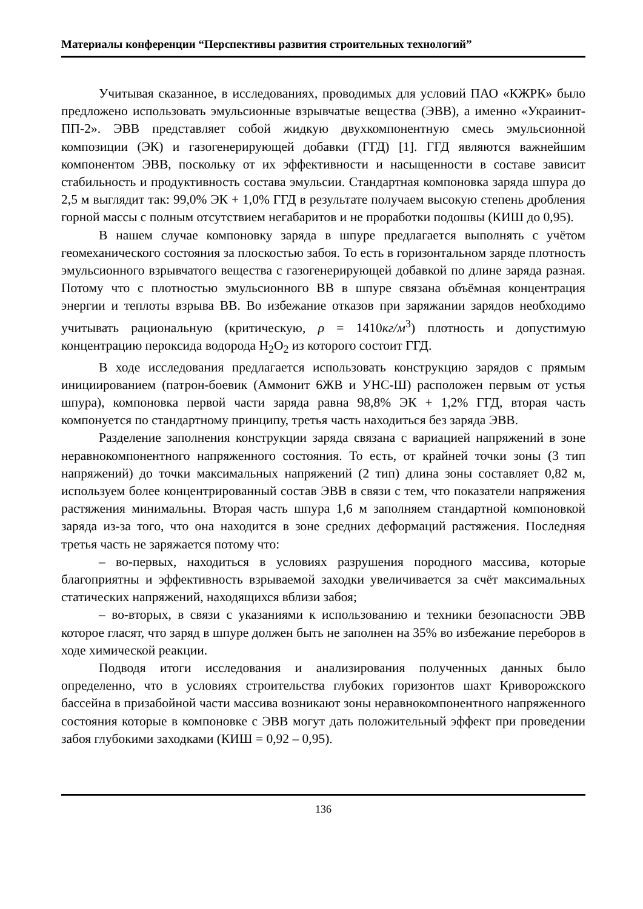Материалы конференции “Перспективы развития строительных технологий”
Учитывая сказанное, в исследованиях, проводимых для условий ПАО «КЖРК» было предложено использовать эмульсионные взрывчатые вещества (ЭВВ), а именно «Украинит-ПП-2». ЭВВ представляет собой жидкую двухкомпонентную смесь эмульсионной композиции (ЭК) и газогенерирующей добавки (ГГД) [1]. ГГД являются важнейшим компонентом ЭВВ, поскольку от их эффективности и насыщенности в составе зависит стабильность и продуктивность состава эмульсии. Стандартная компоновка заряда шпура до 2,5 м выглядит так: 99,0% ЭК + 1,0% ГГД в результате получаем высокую степень дробления горной массы с полным отсутствием негабаритов и не проработки подошвы (КИШ до 0,95).
В нашем случае компоновку заряда в шпуре предлагается выполнять с учётом геомеханического состояния за плоскостью забоя. То есть в горизонтальном заряде плотность эмульсионного взрывчатого вещества с газогенерирующей добавкой по длине заряда разная. Потому что с плотностью эмульсионного ВВ в шпуре связана объёмная концентрация энергии и теплоты взрыва ВВ. Во избежание отказов при заряжании зарядов необходимо учитывать рациональную (критическую, ρ = 1410кг/м<sup>3</sup>) плотность и допустимую концентрацию пероксида водорода H<sub>2</sub>O<sub>2</sub> из которого состоит ГГД.
В ходе исследования предлагается использовать конструкцию зарядов с прямым инициированием (патрон-боевик (Аммонит 6ЖВ и УНС-Ш) расположен первым от устья шпура), компоновка первой части заряда равна 98,8% ЭК + 1,2% ГГД, вторая часть компонуется по стандартному принципу, третья часть находиться без заряда ЭВВ.
Разделение заполнения конструкции заряда связана с вариацией напряжений в зоне неравнокомпонентного напряженного состояния. То есть, от крайней точки зоны (3 тип напряжений) до точки максимальных напряжений (2 тип) длина зоны составляет 0,82 м, используем более концентрированный состав ЭВВ в связи с тем, что показатели напряжения растяжения минимальны. Вторая часть шпура 1,6 м заполняем стандартной компоновкой заряда из-за того, что она находится в зоне средних деформаций растяжения. Последняя третья часть не заряжается потому что:
– во-первых, находиться в условиях разрушения породного массива, которые благоприятны и эффективность взрываемой заходки увеличивается за счёт максимальных статических напряжений, находящихся вблизи забоя;
– во-вторых, в связи с указаниями к использованию и техники безопасности ЭВВ которое гласят, что заряд в шпуре должен быть не заполнен на 35% во избежание переборов в ходе химической реакции.
Подводя итоги исследования и анализирования полученных данных было определенно, что в условиях строительства глубоких горизонтов шахт Криворожского бассейна в призабойной части массива возникают зоны неравнокомпонентного напряженного состояния которые в компоновке с ЭВВ могут дать положительный эффект при проведении забоя глубокими заходками (КИШ = 0,92 – 0,95).
136